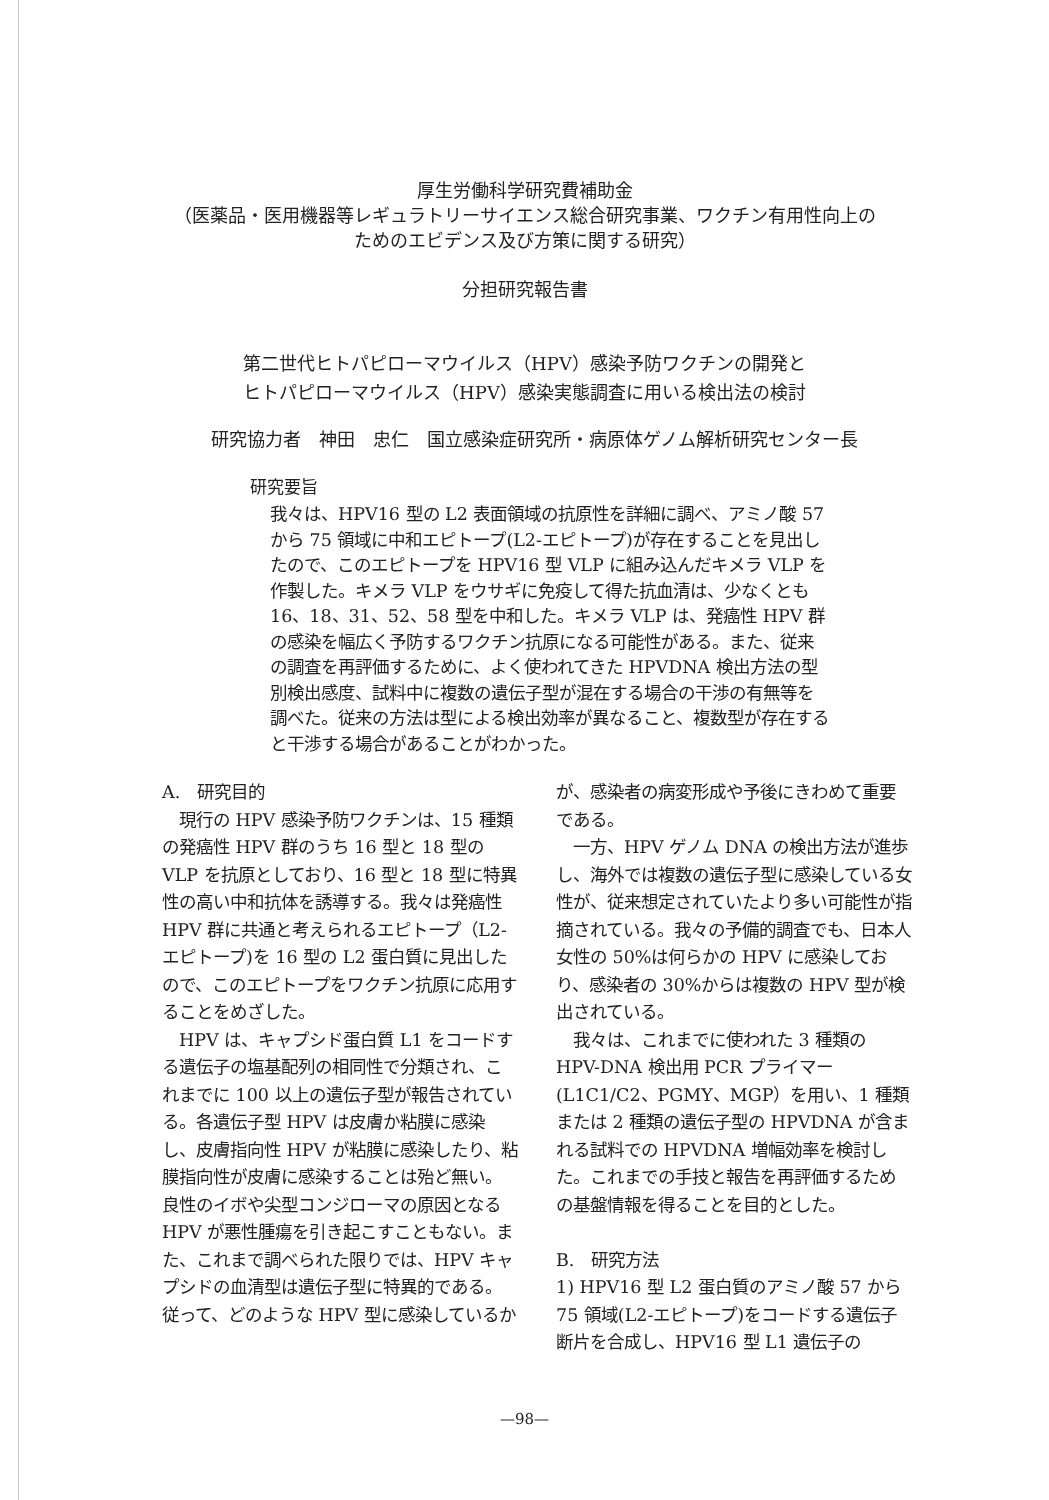厚生労働科学研究費補助金
（医薬品・医用機器等レギュラトリーサイエンス総合研究事業、ワクチン有用性向上の
ためのエビデンス及び方策に関する研究）
分担研究報告書
第二世代ヒトパピローマウイルス（HPV）感染予防ワクチンの開発と
ヒトパピローマウイルス（HPV）感染実態調査に用いる検出法の検討
研究協力者　神田　忠仁　国立感染症研究所・病原体ゲノム解析研究センター長
研究要旨
我々は、HPV16 型の L2 表面領域の抗原性を詳細に調べ、アミノ酸 57 から 75 領域に中和エピトープ(L2-エピトープ)が存在することを見出したので、このエピトープを HPV16 型 VLP に組み込んだキメラ VLP を作製した。キメラ VLP をウサギに免疫して得た抗血清は、少なくとも 16、18、31、52、58 型を中和した。キメラ VLP は、発癌性 HPV 群の感染を幅広く予防するワクチン抗原になる可能性がある。また、従来の調査を再評価するために、よく使われてきた HPVDNA 検出方法の型別検出感度、試料中に複数の遺伝子型が混在する場合の干渉の有無等を調べた。従来の方法は型による検出効率が異なること、複数型が存在すると干渉する場合があることがわかった。
A.　研究目的
　現行の HPV 感染予防ワクチンは、15 種類の発癌性 HPV 群のうち 16 型と 18 型の VLP を抗原としており、16 型と 18 型に特異性の高い中和抗体を誘導する。我々は発癌性 HPV 群に共通と考えられるエピトープ（L2-エピトープ)を 16 型の L2 蛋白質に見出したので、このエピトープをワクチン抗原に応用することをめざした。
　HPV は、キャプシド蛋白質 L1 をコードする遺伝子の塩基配列の相同性で分類され、これまでに 100 以上の遺伝子型が報告されている。各遺伝子型 HPV は皮膚か粘膜に感染し、皮膚指向性 HPV が粘膜に感染したり、粘膜指向性が皮膚に感染することは殆ど無い。良性のイボや尖型コンジローマの原因となる HPV が悪性腫瘍を引き起こすこともない。また、これまで調べられた限りでは、HPV キャプシドの血清型は遺伝子型に特異的である。従って、どのような HPV 型に感染しているか
が、感染者の病変形成や予後にきわめて重要である。
　一方、HPV ゲノム DNA の検出方法が進歩し、海外では複数の遺伝子型に感染している女性が、従来想定されていたより多い可能性が指摘されている。我々の予備的調査でも、日本人女性の 50%は何らかの HPV に感染しており、感染者の 30%からは複数の HPV 型が検出されている。
　我々は、これまでに使われた 3 種類の HPV-DNA 検出用 PCR プライマー(L1C1/C2、PGMY、MGP）を用い、1 種類または 2 種類の遺伝子型の HPVDNA が含まれる試料での HPVDNA 増幅効率を検討した。これまでの手技と報告を再評価するための基盤情報を得ることを目的とした。
B.　研究方法
1) HPV16 型 L2 蛋白質のアミノ酸 57 から 75 領域(L2-エピトープ)をコードする遺伝子断片を合成し、HPV16 型 L1 遺伝子の
—98—